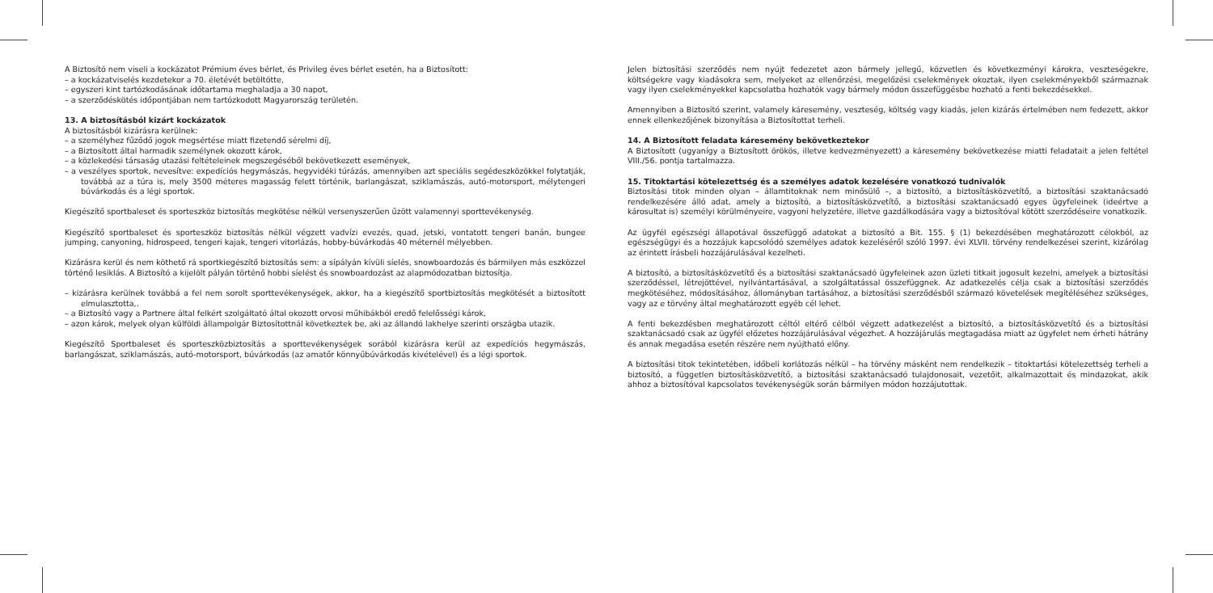A Biztosító nem viseli a kockázatot Prémium éves bérlet, és Privileg éves bérlet esetén, ha a Biztosított:
– a kockázatviselés kezdetekor a 70. életévét betöltötte,
– egyszeri kint tartózkodásának időtartama meghaladja a 30 napot,
– a szerződéskötés időpontjában nem tartózkodott Magyarország területén.
13. A biztosításból kizárt kockázatok
A biztosításból kizárásra kerülnek:
– a személyhez fűződő jogok megsértése miatt fizetendő sérelmi díj,
– a Biztosított által harmadik személynek okozott károk,
– a közlekedési társaság utazási feltételeinek megszegéséből bekövetkezett események,
– a veszélyes sportok, nevesítve: expedíciós hegymászás, hegyvidéki túrázás, amennyiben azt speciális segédeszközökkel folytatják, továbbá az a túra is, mely 3500 méteres magasság felett történik, barlangászat, sziklamászás, autó-motorsport, mélytengeri búvárkodás és a légi sportok.
Kiegészítő sportbaleset és sporteszköz biztosítás megkötése nélkül versenyszerűen űzött valamennyi sporttevékenység.
Kiegészítő sportbaleset és sporteszköz biztosítás nélkül végzett vadvízi evezés, quad, jetski, vontatott tengeri banán, bungee jumping, canyoning, hidrospeed, tengeri kajak, tengeri vitorlázás, hobby-búvárkodás 40 méternél mélyebben.
Kizárásra kerül és nem köthető rá sportkiegészítő biztosítás sem: a sípályán kívüli síelés, snowboardozás és bármilyen más eszközzel történő lesiklás. A Biztosító a kijelölt pályán történő hobbi síelést és snowboardozást az alapmódozatban biztosítja.
– kizárásra kerülnek továbbá a fel nem sorolt sporttevékenységek, akkor, ha a kiegészítő sportbiztosítás megkötését a biztosított elmulasztotta,.
– a Biztosító vagy a Partnere által felkért szolgáltató által okozott orvosi műhibákból eredő felelősségi károk,
– azon károk, melyek olyan külföldi állampolgár Biztosítottnál következtek be, aki az állandó lakhelye szerinti országba utazik.
Kiegészítő Sportbaleset és sporteszközbiztosítás a sporttevékenységek sorából kizárásra kerül az expedíciós hegymászás, barlangászat, sziklamászás, autó-motorsport, búvárkodás (az amatőr könnyűbúvárkodás kivételével) és a légi sportok.
Jelen biztosítási szerződés nem nyújt fedezetet azon bármely jellegű, közvetlen és következményi károkra, veszteségekre, költségekre vagy kiadásokra sem, melyeket az ellenőrzési, megelőzési cselekmények okoztak, ilyen cselekményekből származnak vagy ilyen cselekményekkel kapcsolatba hozhatók vagy bármely módon összefüggésbe hozható a fenti bekezdésekkel.
Amennyiben a Biztosító szerint, valamely káresemény, veszteség, költség vagy kiadás, jelen kizárás értelmében nem fedezett, akkor ennek ellenkezőjének bizonyítása a Biztosítottat terheli.
14. A Biztosított feladata káresemény bekövetkeztekor
A Biztosított (ugyanígy a Biztosított örökös, illetve kedvezményezett) a káresemény bekövetkezése miatti feladatait a jelen feltétel VIII./56. pontja tartalmazza.
15. Titoktartási kötelezettség és a személyes adatok kezelésére vonatkozó tudnivalók
Biztosítási titok minden olyan – államtitoknak nem minősülő –, a biztosító, a biztosításközvetítő, a biztosítási szaktanácsadó rendelkezésére álló adat, amely a biztosító, a biztosításközvetítő, a biztosítási szaktanácsadó egyes ügyfeleinek (ideértve a károsultat is) személyi körülményeire, vagyoni helyzetére, illetve gazdálkodására vagy a biztosítóval kötött szerződéseire vonatkozik.
Az ügyfél egészségi állapotával összefüggő adatokat a biztosító a Bit. 155. § (1) bekezdésében meghatározott célokból, az egészségügyi és a hozzájuk kapcsolódó személyes adatok kezeléséről szóló 1997. évi XLVII. törvény rendelkezései szerint, kizárólag az érintett írásbeli hozzájárulásával kezelheti.
A biztosító, a biztosításközvetítő és a biztosítási szaktanácsadó ügyfeleinek azon üzleti titkait jogosult kezelni, amelyek a biztosítási szerződéssel, létrejöttével, nyilvántartásával, a szolgáltatással összefüggnek. Az adatkezelés célja csak a biztosítási szerződés megkötéséhez, módosításához, állományban tartásához, a biztosítási szerződésből származó követelések megítéléséhez szükséges, vagy az e törvény által meghatározott egyéb cél lehet.
A fenti bekezdésben meghatározott céltól eltérő célból végzett adatkezelést a biztosító, a biztosításközvetítő és a biztosítási szaktanácsadó csak az ügyfél előzetes hozzájárulásával végezhet. A hozzájárulás megtagadása miatt az ügyfelet nem érheti hátrány és annak megadása esetén részére nem nyújtható előny.
A biztosítási titok tekintetében, időbeli korlátozás nélkül – ha törvény másként nem rendelkezik – titoktartási kötelezettség terheli a biztosító, a független biztosításközvetítő, a biztosítási szaktanácsadó tulajdonosait, vezetőit, alkalmazottait és mindazokat, akik ahhoz a biztosítóval kapcsolatos tevékenységük során bármilyen módon hozzájutottak.